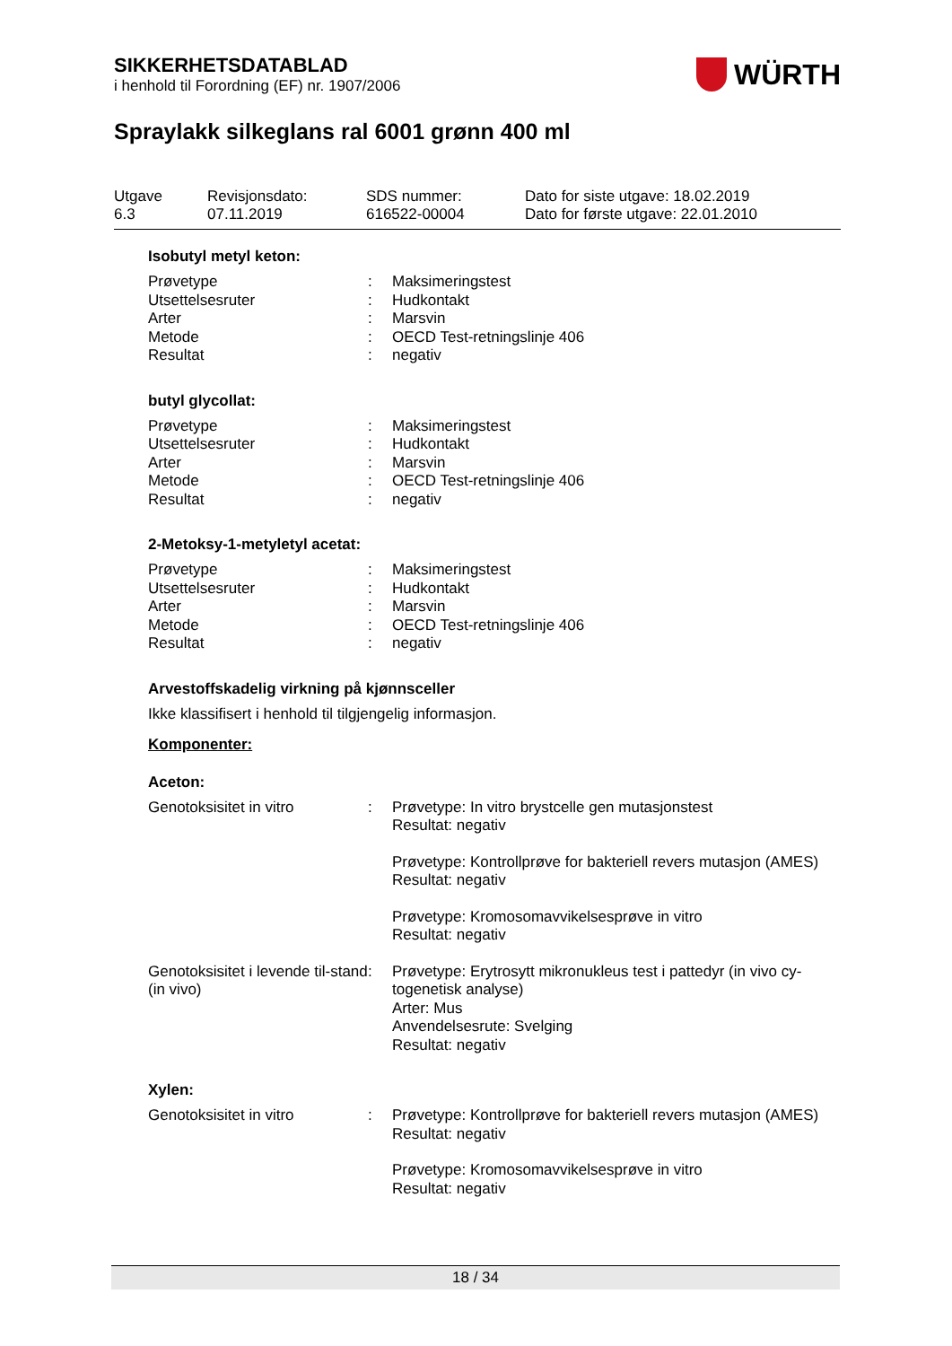SIKKERHETSDATABLAD
i henhold til Forordning (EF) nr. 1907/2006
WÜRTH
Spraylakk silkeglans ral 6001 grønn 400 ml
Utgave
6.3
Revisjonsdato:
07.11.2019
SDS nummer:
616522-00004
Dato for siste utgave: 18.02.2019
Dato for første utgave: 22.01.2010
Isobutyl metyl keton:
Prøvetype : Maksimeringstest
Utsettelsesruter : Hudkontakt
Arter : Marsvin
Metode : OECD Test-retningslinje 406
Resultat : negativ
butyl glycollat:
Prøvetype : Maksimeringstest
Utsettelsesruter : Hudkontakt
Arter : Marsvin
Metode : OECD Test-retningslinje 406
Resultat : negativ
2-Metoksy-1-metyletyl acetat:
Prøvetype : Maksimeringstest
Utsettelsesruter : Hudkontakt
Arter : Marsvin
Metode : OECD Test-retningslinje 406
Resultat : negativ
Arvestoffskadelig virkning på kjønnsceller
Ikke klassifisert i henhold til tilgjengelig informasjon.
Komponenter:
Aceton:
Genotoksisitet in vitro : Prøvetype: In vitro brystcelle gen mutasjonstest
Resultat: negativ
Prøvetype: Kontrollprøve for bakteriell revers mutasjon (AMES)
Resultat: negativ
Prøvetype: Kromosomavvikelsesprøve in vitro
Resultat: negativ
Genotoksisitet i levende til-stand (in vivo)
: Prøvetype: Erytrosytt mikronukleus test i pattedyr (in vivo cy-togenetisk analyse)
Arter: Mus
Anvendelsesrute: Svelging
Resultat: negativ
Xylen:
Genotoksisitet in vitro : Prøvetype: Kontrollprøve for bakteriell revers mutasjon (AMES)
Resultat: negativ
Prøvetype: Kromosomavvikelsesprøve in vitro
Resultat: negativ
18 / 34